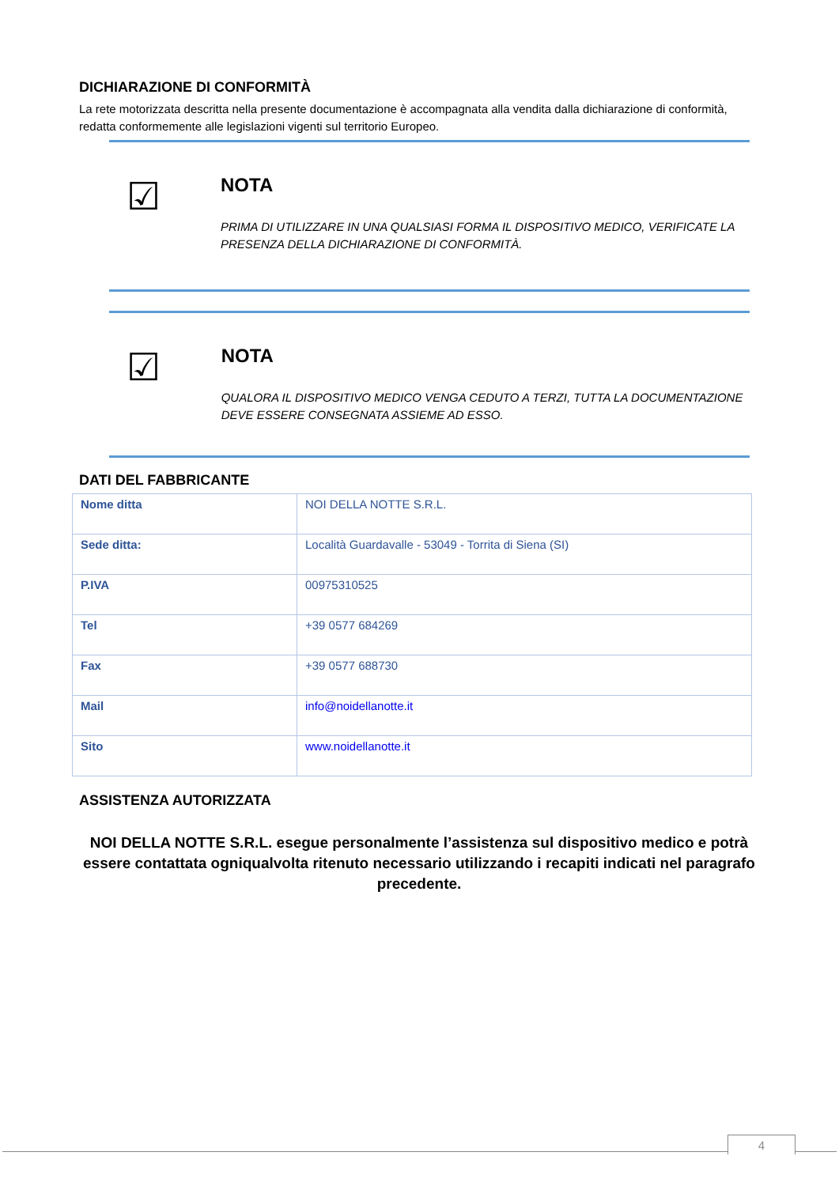DICHIARAZIONE DI CONFORMITÀ
La rete motorizzata descritta nella presente documentazione è accompagnata alla vendita dalla dichiarazione di conformità, redatta conformemente alle legislazioni vigenti sul territorio Europeo.
☑
NOTA
PRIMA DI UTILIZZARE IN UNA QUALSIASI FORMA IL DISPOSITIVO MEDICO, VERIFICATE LA PRESENZA DELLA DICHIARAZIONE DI CONFORMITÀ.
☑
NOTA
QUALORA IL DISPOSITIVO MEDICO VENGA CEDUTO A TERZI, TUTTA LA DOCUMENTAZIONE DEVE ESSERE CONSEGNATA ASSIEME AD ESSO.
DATI DEL FABBRICANTE
| Nome ditta | NOI DELLA NOTTE S.R.L. |
| Sede ditta: | Località Guardavalle - 53049 - Torrita di Siena (SI) |
| P.IVA | 00975310525 |
| Tel | +39 0577 684269 |
| Fax | +39 0577 688730 |
| Mail | info@noidellanotte.it |
| Sito | www.noidellanotte.it |
ASSISTENZA AUTORIZZATA
NOI DELLA NOTTE S.R.L. esegue personalmente l’assistenza sul dispositivo medico e potrà essere contattata ogniqualvolta ritenuto necessario utilizzando i recapiti indicati nel paragrafo precedente.
4